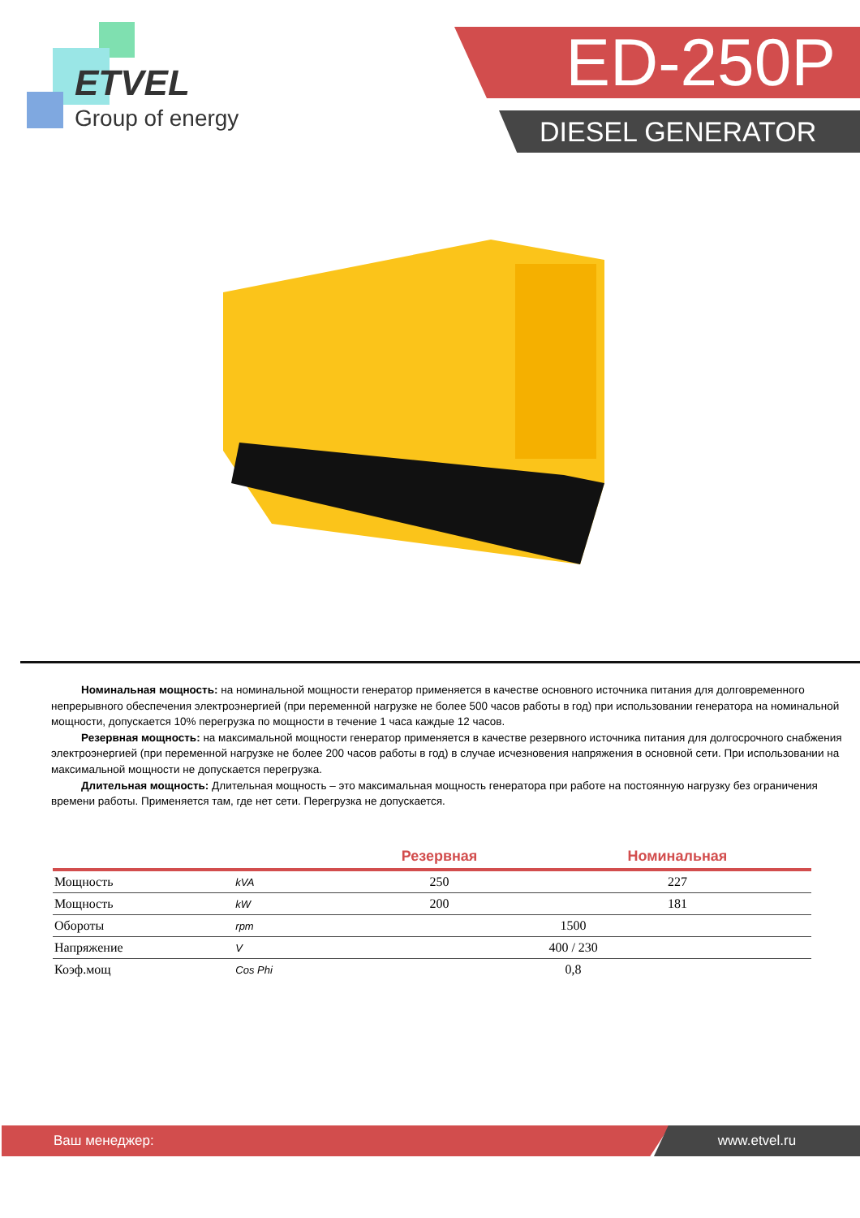ETVEL
Group of energy
ED-250P
DIESEL GENERATOR
Номинальная мощность: на номинальной мощности генератор применяется в качестве основного источника питания для долговременного непрерывного обеспечения электроэнергией (при переменной нагрузке не более 500 часов работы в год) при использовании генератора на номинальной мощности, допускается 10% перегрузка по мощности в течение 1 часа каждые 12 часов.
Резервная мощность: на максимальной мощности генератор применяется в качестве резервного источника питания для долгосрочного снабжения электроэнергией (при переменной нагрузке не более 200 часов работы в год) в случае исчезновения напряжения в основной сети. При использовании на максимальной мощности не допускается перегрузка.
Длительная мощность: Длительная мощность – это максимальная мощность генератора при работе на постоянную нагрузку без ограничения времени работы. Применяется там, где нет сети. Перегрузка не допускается.
| | | Резервная | Номинальная |
| --- | --- | --- | --- |
| Мощность | kVA | 250 | 227 |
| Мощность | kW | 200 | 181 |
| Обороты | rpm | 1500 | |
| Напряжение | V | 400 / 230 | |
| Коэф.мощ | Cos Phi | 0,8 | |
Ваш менеджер: www.etvel.ru